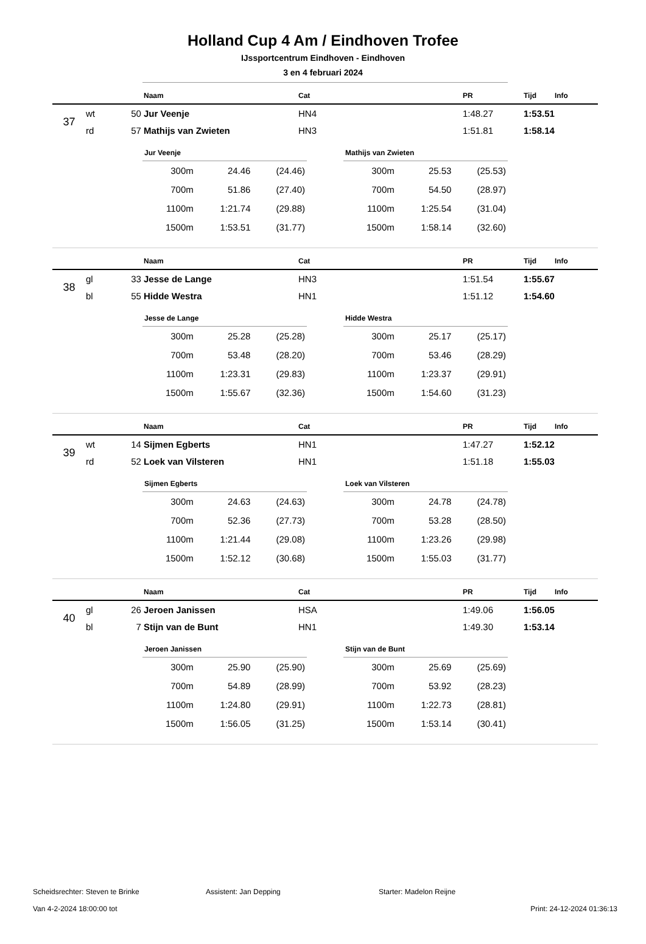Holland Cup 4 Am / Eindhoven Trofee
IJssportcentrum Eindhoven - Eindhoven
3 en 4 februari 2024
| | | | Naam | Cat | PR | Tijd | Info |
| --- | --- | --- | --- | --- | --- | --- | --- |
| 37 | wt | 50 | Jur Veenje | HN4 | 1:48.27 | 1:53.51 | |
| | rd | 57 | Mathijs van Zwieten | HN3 | 1:51.81 | 1:58.14 | |
| Jur Veenje | | |
| --- | --- | --- |
| 300m | 24.46 | (24.46) |
| 700m | 51.86 | (27.40) |
| 1100m | 1:21.74 | (29.88) |
| 1500m | 1:53.51 | (31.77) |
| Mathijs van Zwieten | | |
| --- | --- | --- |
| 300m | 25.53 | (25.53) |
| 700m | 54.50 | (28.97) |
| 1100m | 1:25.54 | (31.04) |
| 1500m | 1:58.14 | (32.60) |
| | | | Naam | Cat | PR | Tijd | Info |
| --- | --- | --- | --- | --- | --- | --- | --- |
| 38 | gl | 33 | Jesse de Lange | HN3 | 1:51.54 | 1:55.67 | |
| | bl | 55 | Hidde Westra | HN1 | 1:51.12 | 1:54.60 | |
| Jesse de Lange | | |
| --- | --- | --- |
| 300m | 25.28 | (25.28) |
| 700m | 53.48 | (28.20) |
| 1100m | 1:23.31 | (29.83) |
| 1500m | 1:55.67 | (32.36) |
| Hidde Westra | | |
| --- | --- | --- |
| 300m | 25.17 | (25.17) |
| 700m | 53.46 | (28.29) |
| 1100m | 1:23.37 | (29.91) |
| 1500m | 1:54.60 | (31.23) |
| | | | Naam | Cat | PR | Tijd | Info |
| --- | --- | --- | --- | --- | --- | --- | --- |
| 39 | wt | 14 | Sijmen Egberts | HN1 | 1:47.27 | 1:52.12 | |
| | rd | 52 | Loek van Vilsteren | HN1 | 1:51.18 | 1:55.03 | |
| Sijmen Egberts | | |
| --- | --- | --- |
| 300m | 24.63 | (24.63) |
| 700m | 52.36 | (27.73) |
| 1100m | 1:21.44 | (29.08) |
| 1500m | 1:52.12 | (30.68) |
| Loek van Vilsteren | | |
| --- | --- | --- |
| 300m | 24.78 | (24.78) |
| 700m | 53.28 | (28.50) |
| 1100m | 1:23.26 | (29.98) |
| 1500m | 1:55.03 | (31.77) |
| | | | Naam | Cat | PR | Tijd | Info |
| --- | --- | --- | --- | --- | --- | --- | --- |
| 40 | gl | 26 | Jeroen Janissen | HSA | 1:49.06 | 1:56.05 | |
| | bl | 7 | Stijn van de Bunt | HN1 | 1:49.30 | 1:53.14 | |
| Jeroen Janissen | | |
| --- | --- | --- |
| 300m | 25.90 | (25.90) |
| 700m | 54.89 | (28.99) |
| 1100m | 1:24.80 | (29.91) |
| 1500m | 1:56.05 | (31.25) |
| Stijn van de Bunt | | |
| --- | --- | --- |
| 300m | 25.69 | (25.69) |
| 700m | 53.92 | (28.23) |
| 1100m | 1:22.73 | (28.81) |
| 1500m | 1:53.14 | (30.41) |
Scheidsrechter: Steven te Brinke Assistent: Jan Depping Starter: Madelon Reijne
Van 4-2-2024 18:00:00 tot Print: 24-12-2024 01:36:13